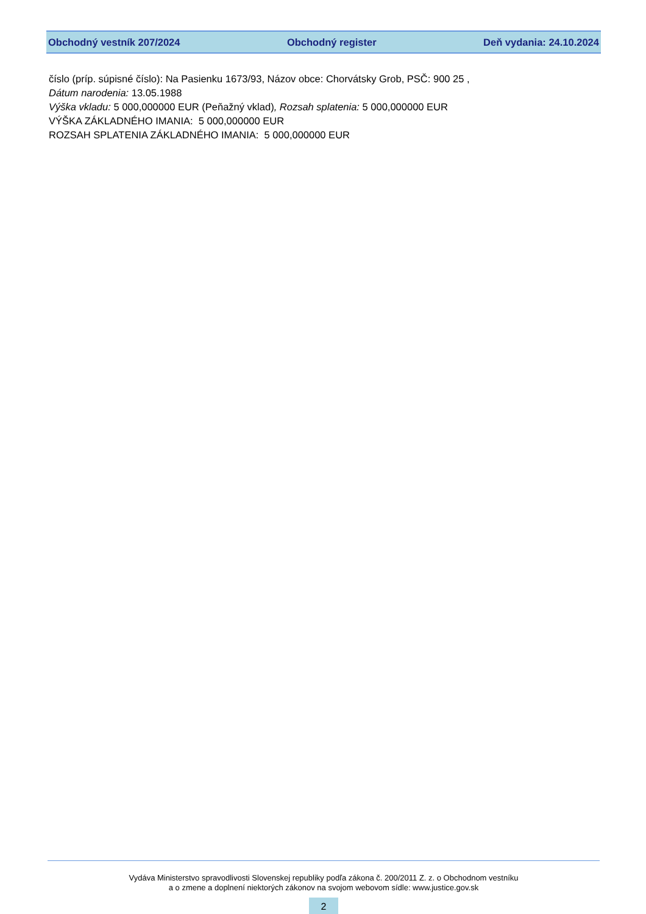Obchodný vestník 207/2024 Obchodný register Deň vydania: 24.10.2024
číslo (príp. súpisné číslo): Na Pasienku 1673/93, Názov obce: Chorvátsky Grob, PSČ: 900 25 ,
Dátum narodenia: 13.05.1988
Výška vkladu: 5 000,000000 EUR (Peňažný vklad), Rozsah splatenia: 5 000,000000 EUR
VÝŠKA ZÁKLADNÉHO IMANIA: 5 000,000000 EUR
ROZSAH SPLATENIA ZÁKLADNÉHO IMANIA: 5 000,000000 EUR
Vydáva Ministerstvo spravodlivosti Slovenskej republiky podľa zákona č. 200/2011 Z. z. o Obchodnom vestníku
a o zmene a doplnení niektorých zákonov na svojom webovom sídle: www.justice.gov.sk
2